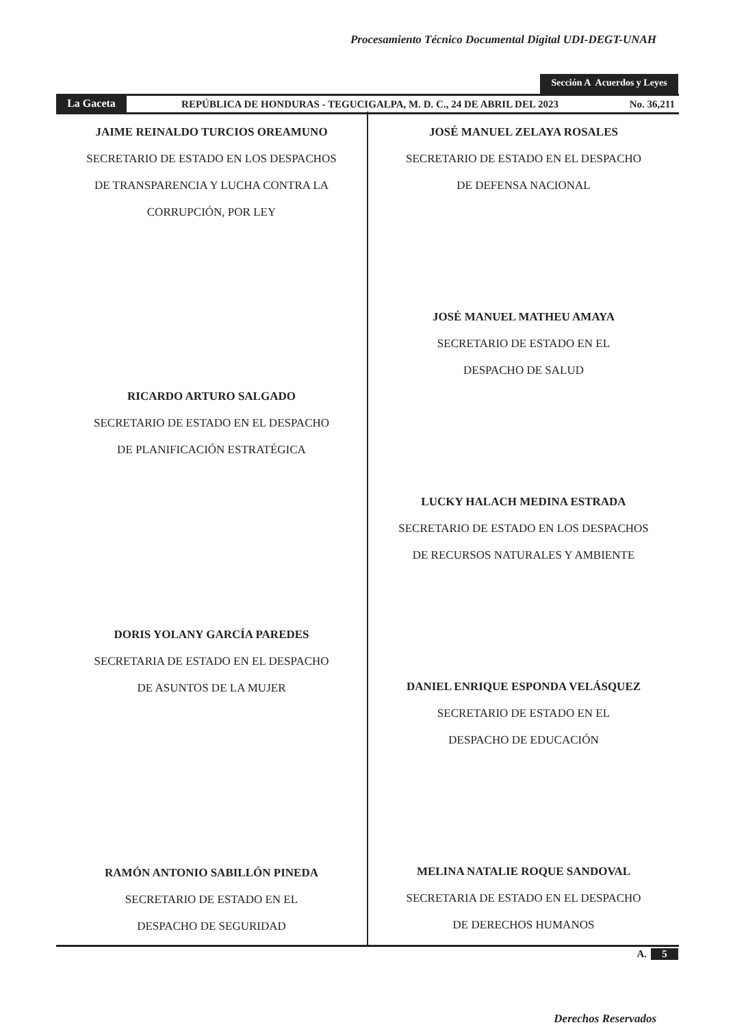Procesamiento Técnico Documental Digital UDI-DEGT-UNAH
Sección A Acuerdos y Leyes
La Gaceta
REPÚBLICA DE HONDURAS - TEGUCIGALPA, M. D. C., 24 DE ABRIL DEL 2023
No. 36,211
JAIME REINALDO TURCIOS OREAMUNO
SECRETARIO DE ESTADO EN LOS DESPACHOS
DE TRANSPARENCIA Y LUCHA CONTRA LA
CORRUPCIÓN, POR LEY
RICARDO ARTURO SALGADO
SECRETARIO DE ESTADO EN EL DESPACHO
DE PLANIFICACIÓN ESTRATÉGICA
DORIS YOLANY GARCÍA PAREDES
SECRETARIA DE ESTADO EN EL DESPACHO
DE ASUNTOS DE LA MUJER
RAMÓN ANTONIO SABILLÓN PINEDA
SECRETARIO DE ESTADO EN EL
DESPACHO DE SEGURIDAD
JOSÉ MANUEL ZELAYA ROSALES
SECRETARIO DE ESTADO EN EL DESPACHO
DE DEFENSA NACIONAL
JOSÉ MANUEL MATHEU AMAYA
SECRETARIO DE ESTADO EN EL
DESPACHO DE SALUD
LUCKY HALACH MEDINA ESTRADA
SECRETARIO DE ESTADO EN LOS DESPACHOS
DE RECURSOS NATURALES Y AMBIENTE
DANIEL ENRIQUE ESPONDA VELÁSQUEZ
SECRETARIO DE ESTADO EN EL
DESPACHO DE EDUCACIÓN
MELINA NATALIE ROQUE SANDOVAL
SECRETARIA DE ESTADO EN EL DESPACHO
DE DERECHOS HUMANOS
A. 5
Derechos Reservados